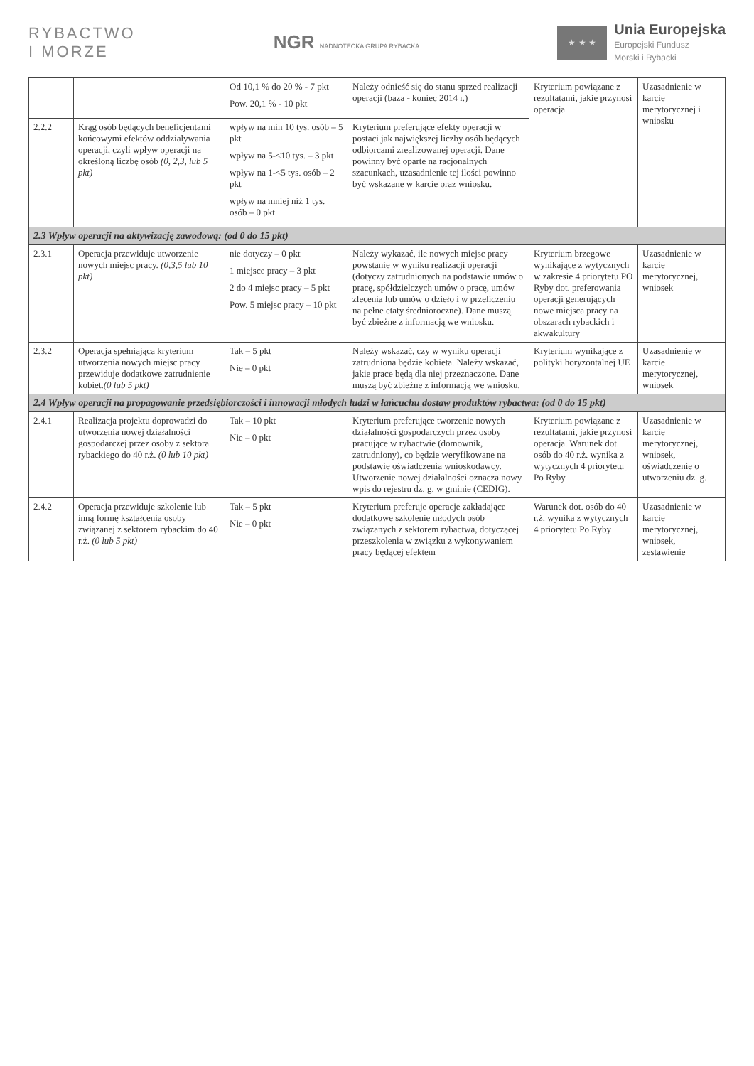RYBACTWO
I MORZE
NGR NADNOTECKA GRUPA RYBACKA
★ ★ ★
Unia Europejska
Europejski Fundusz
Morski i Rybacki
| | | Od 10,1 % do 20 % - 7 pkt Pow. 20,1 % - 10 pkt | Należy odnieść się do stanu sprzed realizacji operacji (baza - koniec 2014 r.) | Kryterium powiązane z rezultatami, jakie przynosi operacja | Uzasadnienie w karcie merytorycznej i wniosku |
| 2.2.2 | Krąg osób będących beneficjentami końcowymi efektów oddziaływania operacji, czyli wpływ operacji na określoną liczbę osób (0, 2,3, lub 5 pkt) | wpływ na min 10 tys. osób – 5 pkt wpływ na 5-<10 tys. – 3 pkt wpływ na 1-<5 tys. osób – 2 pkt wpływ na mniej niż 1 tys. osób – 0 pkt | Kryterium preferujące efekty operacji w postaci jak największej liczby osób będących odbiorcami zrealizowanej operacji. Dane powinny być oparte na racjonalnych szacunkach, uzasadnienie tej ilości powinno być wskazane w karcie oraz wniosku. | | |
| 2.3 Wpływ operacji na aktywizację zawodową: (od 0 do 15 pkt) | | | | | |
| 2.3.1 | Operacja przewiduje utworzenie nowych miejsc pracy. (0,3,5 lub 10 pkt) | nie dotyczy – 0 pkt 1 miejsce pracy – 3 pkt 2 do 4 miejsc pracy – 5 pkt Pow. 5 miejsc pracy – 10 pkt | Należy wykazać, ile nowych miejsc pracy powstanie w wyniku realizacji operacji (dotyczy zatrudnionych na podstawie umów o pracę, spółdzielczych umów o pracę, umów zlecenia lub umów o dzieło i w przeliczeniu na pełne etaty średnioroczne). Dane muszą być zbieżne z informacją we wniosku. | Kryterium brzegowe wynikające z wytycznych w zakresie 4 priorytetu PO Ryby dot. preferowania operacji generujących nowe miejsca pracy na obszarach rybackich i akwakultury | Uzasadnienie w karcie merytorycznej, wniosek |
| 2.3.2 | Operacja spełniająca kryterium utworzenia nowych miejsc pracy przewiduje dodatkowe zatrudnienie kobiet. (0 lub 5 pkt) | Tak – 5 pkt Nie – 0 pkt | Należy wskazać, czy w wyniku operacji zatrudniona będzie kobieta. Należy wskazać, jakie prace będą dla niej przeznaczone. Dane muszą być zbieżne z informacją we wniosku. | Kryterium wynikające z polityki horyzontalnej UE | Uzasadnienie w karcie merytorycznej, wniosek |
| 2.4 Wpływ operacji na propagowanie przedsiębiorczości i innowacji młodych ludzi w łańcuchu dostaw produktów rybactwa: (od 0 do 15 pkt) | | | | | |
| 2.4.1 | Realizacja projektu doprowadzi do utworzenia nowej działalności gospodarczej przez osoby z sektora rybackiego do 40 r.ż. (0 lub 10 pkt) | Tak – 10 pkt Nie – 0 pkt | Kryterium preferujące tworzenie nowych działalności gospodarczych przez osoby pracujące w rybactwie (domownik, zatrudniony), co będzie weryfikowane na podstawie oświadczenia wnioskodawcy. Utworzenie nowej działalności oznacza nowy wpis do rejestru dz. g. w gminie (CEDIG). | Kryterium powiązane z rezultatami, jakie przynosi operacja. Warunek dot. osób do 40 r.ż. wynika z wytycznych 4 priorytetu Po Ryby | Uzasadnienie w karcie merytorycznej, wniosek, oświadczenie o utworzeniu dz. g. |
| 2.4.2 | Operacja przewiduje szkolenie lub inną formę kształcenia osoby związanej z sektorem rybackim do 40 r.ż. (0 lub 5 pkt) | Tak – 5 pkt Nie – 0 pkt | Kryterium preferuje operacje zakładające dodatkowe szkolenie młodych osób związanych z sektorem rybactwa, dotyczącej przeszkolenia w związku z wykonywaniem pracy będącej efektem | Warunek dot. osób do 40 r.ż. wynika z wytycznych 4 priorytetu Po Ryby | Uzasadnienie w karcie merytorycznej, wniosek, zestawienie |